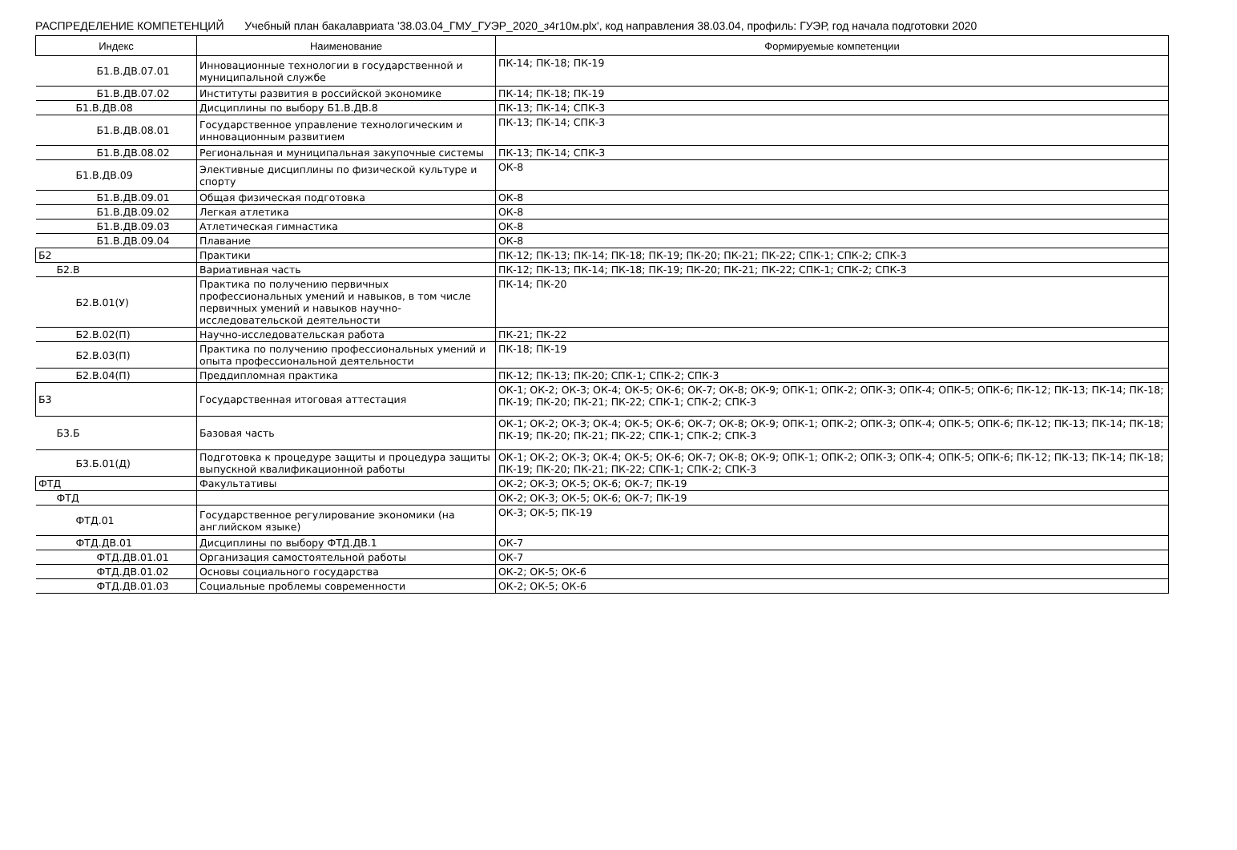РАСПРЕДЕЛЕНИЕ КОМПЕТЕНЦИЙ Учебный план бакалавриата '38.03.04_ГМУ_ГУЭР_2020_з4г10м.plx', код направления 38.03.04, профиль: ГУЭР, год начала подготовки 2020
| Индекс | Наименование | Формируемые компетенции |
| --- | --- | --- |
| Б1.В.ДВ.07.01 | Инновационные технологии в государственной и муниципальной службе | ПК-14; ПК-18; ПК-19 |
| Б1.В.ДВ.07.02 | Институты развития в российской экономике | ПК-14; ПК-18; ПК-19 |
| Б1.В.ДВ.08 | Дисциплины по выбору Б1.В.ДВ.8 | ПК-13; ПК-14; СПК-3 |
| Б1.В.ДВ.08.01 | Государственное управление технологическим и инновационным развитием | ПК-13; ПК-14; СПК-3 |
| Б1.В.ДВ.08.02 | Региональная и муниципальная закупочные системы | ПК-13; ПК-14; СПК-3 |
| Б1.В.ДВ.09 | Элективные дисциплины по физической культуре и спорту | ОК-8 |
| Б1.В.ДВ.09.01 | Общая физическая подготовка | ОК-8 |
| Б1.В.ДВ.09.02 | Легкая атлетика | ОК-8 |
| Б1.В.ДВ.09.03 | Атлетическая гимнастика | ОК-8 |
| Б1.В.ДВ.09.04 | Плавание | ОК-8 |
| Б2 | Практики | ПК-12; ПК-13; ПК-14; ПК-18; ПК-19; ПК-20; ПК-21; ПК-22; СПК-1; СПК-2; СПК-3 |
| Б2.В | Вариативная часть | ПК-12; ПК-13; ПК-14; ПК-18; ПК-19; ПК-20; ПК-21; ПК-22; СПК-1; СПК-2; СПК-3 |
| Б2.В.01(У) | Практика по получению первичных профессиональных умений и навыков, в том числе первичных умений и навыков научно-исследовательской деятельности | ПК-14; ПК-20 |
| Б2.В.02(П) | Научно-исследовательская работа | ПК-21; ПК-22 |
| Б2.В.03(П) | Практика по получению профессиональных умений и опыта профессиональной деятельности | ПК-18; ПК-19 |
| Б2.В.04(П) | Преддипломная практика | ПК-12; ПК-13; ПК-20; СПК-1; СПК-2; СПК-3 |
| Б3 | Государственная итоговая аттестация | ОК-1; ОК-2; ОК-3; ОК-4; ОК-5; ОК-6; ОК-7; ОК-8; ОК-9; ОПК-1; ОПК-2; ОПК-3; ОПК-4; ОПК-5; ОПК-6; ПК-12; ПК-13; ПК-14; ПК-18; ПК-19; ПК-20; ПК-21; ПК-22; СПК-1; СПК-2; СПК-3 |
| Б3.Б | Базовая часть | ОК-1; ОК-2; ОК-3; ОК-4; ОК-5; ОК-6; ОК-7; ОК-8; ОК-9; ОПК-1; ОПК-2; ОПК-3; ОПК-4; ОПК-5; ОПК-6; ПК-12; ПК-13; ПК-14; ПК-18; ПК-19; ПК-20; ПК-21; ПК-22; СПК-1; СПК-2; СПК-3 |
| Б3.Б.01(Д) | Подготовка к процедуре защиты и процедура защиты выпускной квалификационной работы | ОК-1; ОК-2; ОК-3; ОК-4; ОК-5; ОК-6; ОК-7; ОК-8; ОК-9; ОПК-1; ОПК-2; ОПК-3; ОПК-4; ОПК-5; ОПК-6; ПК-12; ПК-13; ПК-14; ПК-18; ПК-19; ПК-20; ПК-21; ПК-22; СПК-1; СПК-2; СПК-3 |
| ФТД | Факультативы | ОК-2; ОК-3; ОК-5; ОК-6; ОК-7; ПК-19 |
| ФТД | | ОК-2; ОК-3; ОК-5; ОК-6; ОК-7; ПК-19 |
| ФТД.01 | Государственное регулирование экономики (на английском языке) | ОК-3; ОК-5; ПК-19 |
| ФТД.ДВ.01 | Дисциплины по выбору ФТД.ДВ.1 | ОК-7 |
| ФТД.ДВ.01.01 | Организация самостоятельной работы | ОК-7 |
| ФТД.ДВ.01.02 | Основы социального государства | ОК-2; ОК-5; ОК-6 |
| ФТД.ДВ.01.03 | Социальные проблемы современности | ОК-2; ОК-5; ОК-6 |